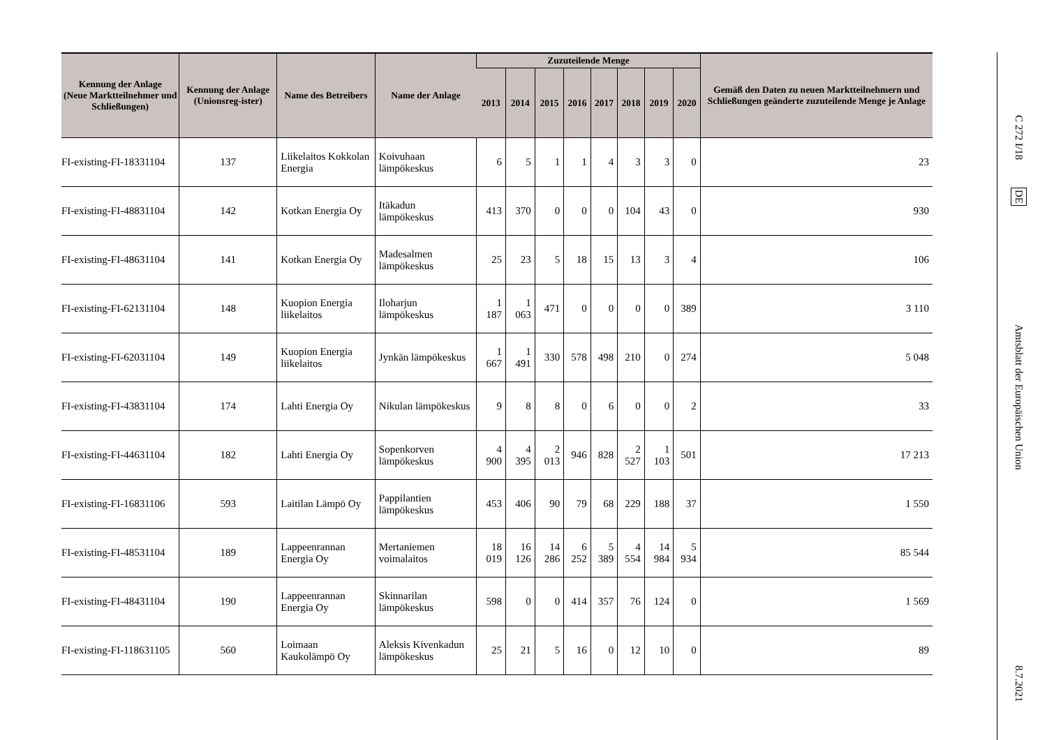| Kennung der Anlage (Neue Marktteilnehmer und Schließungen) | Kennung der Anlage (Unionsreg-ister) | Name des Betreibers | Name der Anlage | Zuzuteilende Menge | | | | | | | | Gemäß den Daten zu neuen Marktteilnehmern und Schließungen geänderte zuzuteilende Menge je Anlage |
| --- | --- | --- | --- | --- | --- | --- | --- | --- | --- | --- | --- | --- |
| | | | | 2013 | 2014 | 2015 | 2016 | 2017 | 2018 | 2019 | 2020 | |
| FI-existing-FI-18331104 | 137 | Liikelaitos Kokkolan Energia | Koivuhaan lämpökeskus | 6 | 5 | 1 | 1 | 4 | 3 | 3 | 0 | 23 |
| FI-existing-FI-48831104 | 142 | Kotkan Energia Oy | Itäkadun lämpökeskus | 413 | 370 | 0 | 0 | 0 | 104 | 43 | 0 | 930 |
| FI-existing-FI-48631104 | 141 | Kotkan Energia Oy | Madesalmen lämpökeskus | 25 | 23 | 5 | 18 | 15 | 13 | 3 | 4 | 106 |
| FI-existing-FI-62131104 | 148 | Kuopion Energia liikelaitos | Iloharjun lämpökeskus | 1 187 | 1 063 | 471 | 0 | 0 | 0 | 0 | 389 | 3 110 |
| FI-existing-FI-62031104 | 149 | Kuopion Energia liikelaitos | Jynkän lämpökeskus | 1 667 | 1 491 | 330 | 578 | 498 | 210 | 0 | 274 | 5 048 |
| FI-existing-FI-43831104 | 174 | Lahti Energia Oy | Nikulan lämpökeskus | 9 | 8 | 8 | 0 | 6 | 0 | 0 | 2 | 33 |
| FI-existing-FI-44631104 | 182 | Lahti Energia Oy | Sopenkorven lämpökeskus | 4 900 | 4 395 | 2 013 | 946 | 828 | 2 527 | 1 103 | 501 | 17 213 |
| FI-existing-FI-16831106 | 593 | Laitilan Lämpö Oy | Pappilantien lämpökeskus | 453 | 406 | 90 | 79 | 68 | 229 | 188 | 37 | 1 550 |
| FI-existing-FI-48531104 | 189 | Lappeenrannan Energia Oy | Mertaniemen voimalaitos | 18 019 | 16 126 | 14 286 | 6 252 | 5 389 | 4 554 | 14 984 | 5 934 | 85 544 |
| FI-existing-FI-48431104 | 190 | Lappeenrannan Energia Oy | Skinnarilan lämpökeskus | 598 | 0 | 0 | 414 | 357 | 76 | 124 | 0 | 1 569 |
| FI-existing-FI-118631105 | 560 | Loimaan Kaukolämpö Oy | Aleksis Kivenkadun lämpökeskus | 25 | 21 | 5 | 16 | 0 | 12 | 10 | 0 | 89 |
C 272 I/18
DE
Amtsblatt der Europäischen Union
8.7.2021